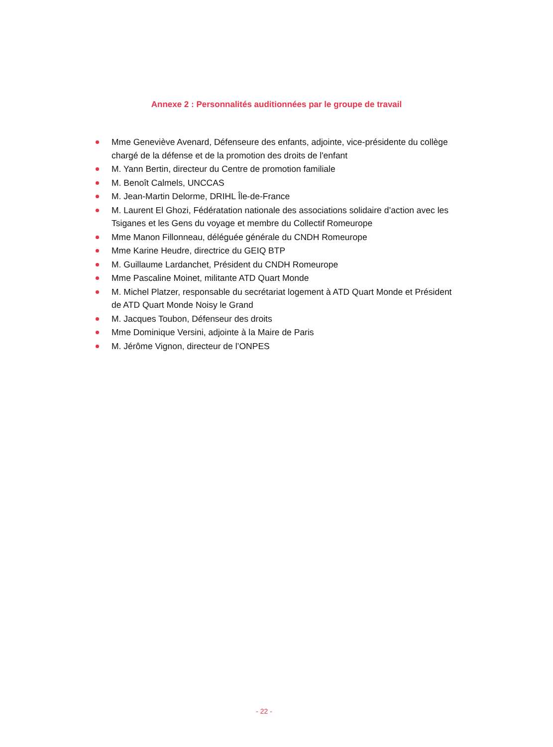Annexe 2 : Personnalités auditionnées par le groupe de travail
Mme Geneviève Avenard, Défenseure des enfants, adjointe, vice-présidente du collège chargé de la défense et de la promotion des droits de l'enfant
M. Yann Bertin, directeur du Centre de promotion familiale
M. Benoît Calmels, UNCCAS
M. Jean-Martin Delorme, DRIHL Île-de-France
M. Laurent El Ghozi, Fédératation nationale des associations solidaire d’action avec les Tsiganes et les Gens du voyage et membre du Collectif Romeurope
Mme Manon Fillonneau, déléguée générale du CNDH Romeurope
Mme Karine Heudre, directrice du GEIQ BTP
M. Guillaume Lardanchet, Président du CNDH Romeurope
Mme Pascaline Moinet, militante ATD Quart Monde
M. Michel Platzer, responsable du secrétariat logement à ATD Quart Monde et Président de ATD Quart Monde Noisy le Grand
M. Jacques Toubon, Défenseur des droits
Mme Dominique Versini, adjointe à la Maire de Paris
M. Jérôme Vignon, directeur de l’ONPES
- 22 -